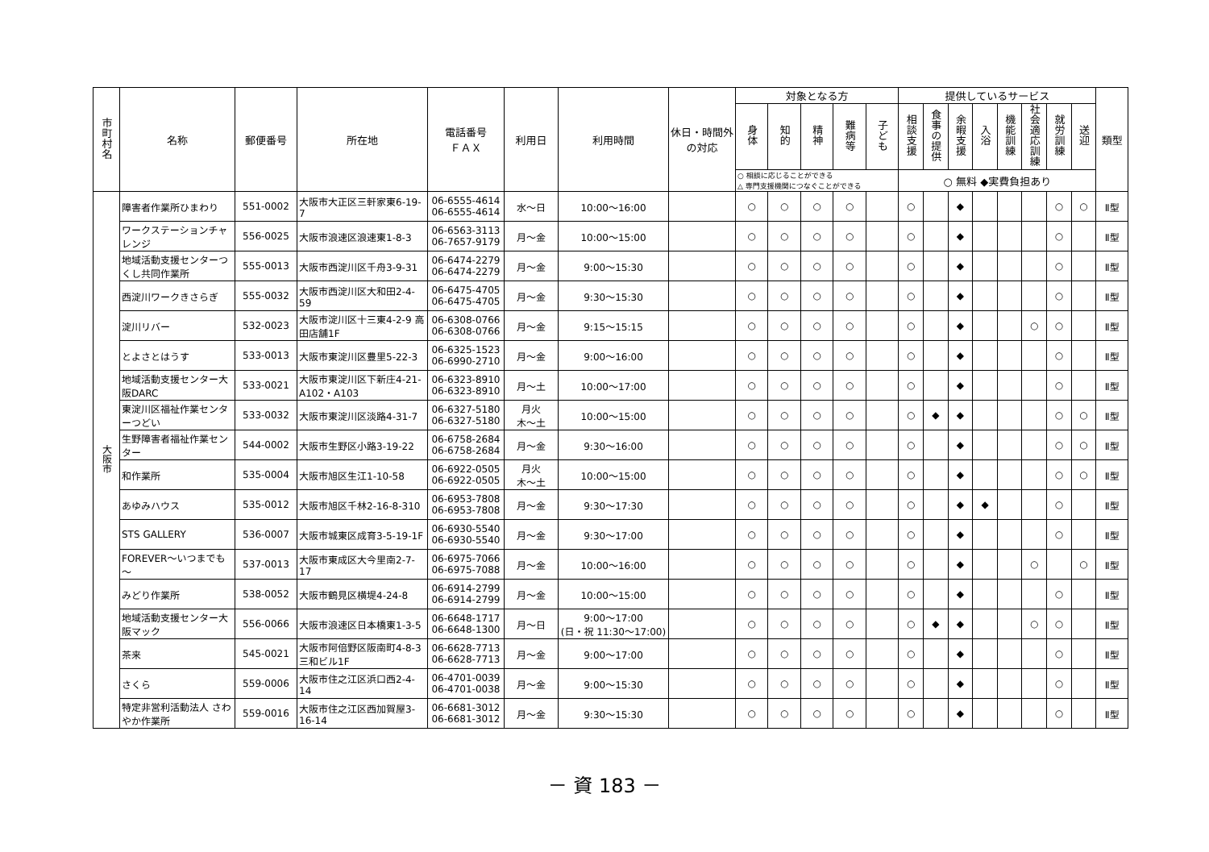| 市町村名 | 名称 | 郵便番号 | 所在地 | 電話番号 ＦＡＸ | 利用日 | 利用時間 | 休日・時間外の対応 | 対象となる方 | | | | | 提供しているサービス | | | | | | | | 類型 |
| --- | --- | --- | --- | --- | --- | --- | --- | --- | --- | --- | --- | --- | --- | --- | --- | --- | --- | --- | --- | --- | --- |
| | | | | | | | | 身体 | 知的 | 精神 | 難病等 | 子ども | 相談支援 | 食事の提供 | 余暇支援 | 入浴 | 機能訓練 | 社会適応訓練 | 就労訓練 | 送迎 | |
| | | | | | | | | ○ 相談に応じることができる △ 専門支援機関につなぐことができる | | | | | ○ 無料 ◆実費負担あり | | | | | | | | |
| 大阪市 | 障害者作業所ひまわり | 551-0002 | 大阪市大正区三軒家東6-19-7 | 06-6555-4614 06-6555-4614 | 水～日 | 10:00～16:00 | | ○ | ○ | ○ | ○ | | ○ | | ◆ | | | | ○ | ○ | Ⅱ型 |
| | ワークステーションチャレンジ | 556-0025 | 大阪市浪速区浪速東1-8-3 | 06-6563-3113 06-7657-9179 | 月～金 | 10:00～15:00 | | ○ | ○ | ○ | ○ | | ○ | | ◆ | | | | ○ | | Ⅱ型 |
| | 地域活動支援センターつくし共同作業所 | 555-0013 | 大阪市西淀川区千舟3-9-31 | 06-6474-2279 06-6474-2279 | 月～金 | 9:00～15:30 | | ○ | ○ | ○ | ○ | | ○ | | ◆ | | | | ○ | | Ⅱ型 |
| | 西淀川ワークきさらぎ | 555-0032 | 大阪市西淀川区大和田2-4-59 | 06-6475-4705 06-6475-4705 | 月～金 | 9:30～15:30 | | ○ | ○ | ○ | ○ | | ○ | | ◆ | | | | ○ | | Ⅱ型 |
| | 淀川リバー | 532-0023 | 大阪市淀川区十三東4-2-9 高田店舗1F | 06-6308-0766 06-6308-0766 | 月～金 | 9:15～15:15 | | ○ | ○ | ○ | ○ | | ○ | | ◆ | | | ○ | ○ | | Ⅱ型 |
| | とよさとはうす | 533-0013 | 大阪市東淀川区豊里5-22-3 | 06-6325-1523 06-6990-2710 | 月～金 | 9:00～16:00 | | ○ | ○ | ○ | ○ | | ○ | | ◆ | | | | ○ | | Ⅱ型 |
| | 地域活動支援センター大阪DARC | 533-0021 | 大阪市東淀川区下新庄4-21-A102・A103 | 06-6323-8910 06-6323-8910 | 月～土 | 10:00～17:00 | | ○ | ○ | ○ | ○ | | ○ | | ◆ | | | | ○ | | Ⅱ型 |
| | 東淀川区福祉作業センターつどい | 533-0032 | 大阪市東淀川区淡路4-31-7 | 06-6327-5180 06-6327-5180 | 月火 木～土 | 10:00～15:00 | | ○ | ○ | ○ | ○ | | ○ | ◆ | ◆ | | | | ○ | ○ | Ⅱ型 |
| | 生野障害者福祉作業センター | 544-0002 | 大阪市生野区小路3-19-22 | 06-6758-2684 06-6758-2684 | 月～金 | 9:30～16:00 | | ○ | ○ | ○ | ○ | | ○ | | ◆ | | | | ○ | ○ | Ⅱ型 |
| | 和作業所 | 535-0004 | 大阪市旭区生江1-10-58 | 06-6922-0505 06-6922-0505 | 月火 木～土 | 10:00～15:00 | | ○ | ○ | ○ | ○ | | ○ | | ◆ | | | | ○ | ○ | Ⅱ型 |
| | あゆみハウス | 535-0012 | 大阪市旭区千林2-16-8-310 | 06-6953-7808 06-6953-7808 | 月～金 | 9:30～17:30 | | ○ | ○ | ○ | ○ | | ○ | | ◆ | ◆ | | | ○ | | Ⅱ型 |
| | STS GALLERY | 536-0007 | 大阪市城東区成育3-5-19-1F | 06-6930-5540 06-6930-5540 | 月～金 | 9:30～17:00 | | ○ | ○ | ○ | ○ | | ○ | | ◆ | | | | ○ | | Ⅱ型 |
| | FOREVER～いつまでも～ | 537-0013 | 大阪市東成区大今里南2-7-17 | 06-6975-7066 06-6975-7088 | 月～金 | 10:00～16:00 | | ○ | ○ | ○ | ○ | | ○ | | ◆ | | | ○ | | ○ | Ⅱ型 |
| | みどり作業所 | 538-0052 | 大阪市鶴見区横堤4-24-8 | 06-6914-2799 06-6914-2799 | 月～金 | 10:00～15:00 | | ○ | ○ | ○ | ○ | | ○ | | ◆ | | | | ○ | | Ⅱ型 |
| | 地域活動支援センター大阪マック | 556-0066 | 大阪市浪速区日本橋東1-3-5 | 06-6648-1717 06-6648-1300 | 月～日 | 9:00～17:00 (日・祝 11:30～17:00) | | ○ | ○ | ○ | ○ | | ○ | ◆ | ◆ | | | ○ | ○ | | Ⅱ型 |
| | 茶来 | 545-0021 | 大阪市阿倍野区阪南町4-8-3 三和ビル1F | 06-6628-7713 06-6628-7713 | 月～金 | 9:00～17:00 | | ○ | ○ | ○ | ○ | | ○ | | ◆ | | | | ○ | | Ⅱ型 |
| | さくら | 559-0006 | 大阪市住之江区浜口西2-4-14 | 06-4701-0039 06-4701-0038 | 月～金 | 9:00～15:30 | | ○ | ○ | ○ | ○ | | ○ | | ◆ | | | | ○ | | Ⅱ型 |
| | 特定非営利活動法人 さわやか作業所 | 559-0016 | 大阪市住之江区西加賀屋3-16-14 | 06-6681-3012 06-6681-3012 | 月～金 | 9:30～15:30 | | ○ | ○ | ○ | ○ | | ○ | | ◆ | | | | ○ | | Ⅱ型 |
－ 資 183 －